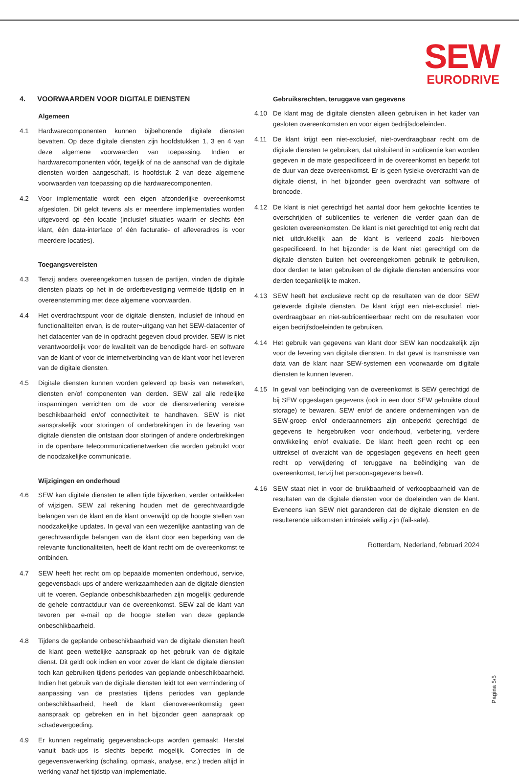SEW
EURODRIVE
4. VOORWAARDEN VOOR DIGITALE DIENSTEN
Algemeen
4.1 Hardwarecomponenten kunnen bijbehorende digitale diensten bevatten. Op deze digitale diensten zijn hoofdstukken 1, 3 en 4 van deze algemene voorwaarden van toepassing. Indien er hardwarecomponenten vóór, tegelijk of na de aanschaf van de digitale diensten worden aangeschaft, is hoofdstuk 2 van deze algemene voorwaarden van toepassing op die hardwarecomponenten.
4.2 Voor implementatie wordt een eigen afzonderlijke overeenkomst afgesloten. Dit geldt tevens als er meerdere implementaties worden uitgevoerd op één locatie (inclusief situaties waarin er slechts één klant, één data-interface of één facturatie- of afleveradres is voor meerdere locaties).
Toegangsvereisten
4.3 Tenzij anders overeengekomen tussen de partijen, vinden de digitale diensten plaats op het in de orderbevestiging vermelde tijdstip en in overeenstemming met deze algemene voorwaarden.
4.4 Het overdrachtspunt voor de digitale diensten, inclusief de inhoud en functionaliteiten ervan, is de router¬uitgang van het SEW-datacenter of het datacenter van de in opdracht gegeven cloud provider. SEW is niet verantwoordelijk voor de kwaliteit van de benodigde hard- en software van de klant of voor de internetverbinding van de klant voor het leveren van de digitale diensten.
4.5 Digitale diensten kunnen worden geleverd op basis van netwerken, diensten en/of componenten van derden. SEW zal alle redelijke inspanningen verrichten om de voor de dienstverlening vereiste beschikbaarheid en/of connectiviteit te handhaven. SEW is niet aansprakelijk voor storingen of onderbrekingen in de levering van digitale diensten die ontstaan door storingen of andere onderbrekingen in de openbare telecommunicatienetwerken die worden gebruikt voor de noodzakelijke communicatie.
Wijzigingen en onderhoud
4.6 SEW kan digitale diensten te allen tijde bijwerken, verder ontwikkelen of wijzigen. SEW zal rekening houden met de gerechtvaardigde belangen van de klant en de klant onverwijld op de hoogte stellen van noodzakelijke updates. In geval van een wezenlijke aantasting van de gerechtvaardigde belangen van de klant door een beperking van de relevante functionaliteiten, heeft de klant recht om de overeenkomst te ontbinden.
4.7 SEW heeft het recht om op bepaalde momenten onderhoud, service, gegevensback-ups of andere werkzaamheden aan de digitale diensten uit te voeren. Geplande onbeschikbaarheden zijn mogelijk gedurende de gehele contractduur van de overeenkomst. SEW zal de klant van tevoren per e-mail op de hoogte stellen van deze geplande onbeschikbaarheid.
4.8 Tijdens de geplande onbeschikbaarheid van de digitale diensten heeft de klant geen wettelijke aanspraak op het gebruik van de digitale dienst. Dit geldt ook indien en voor zover de klant de digitale diensten toch kan gebruiken tijdens periodes van geplande onbeschikbaarheid. Indien het gebruik van de digitale diensten leidt tot een vermindering of aanpassing van de prestaties tijdens periodes van geplande onbeschikbaarheid, heeft de klant dienovereenkomstig geen aanspraak op gebreken en in het bijzonder geen aanspraak op schadevergoeding.
4.9 Er kunnen regelmatig gegevensback-ups worden gemaakt. Herstel vanuit back-ups is slechts beperkt mogelijk. Correcties in de gegevensverwerking (schaling, opmaak, analyse, enz.) treden altijd in werking vanaf het tijdstip van implementatie.
Gebruiksrechten, teruggave van gegevens
4.10 De klant mag de digitale diensten alleen gebruiken in het kader van gesloten overeenkomsten en voor eigen bedrijfsdoeleinden.
4.11 De klant krijgt een niet-exclusief, niet-overdraagbaar recht om de digitale diensten te gebruiken, dat uitsluitend in sublicentie kan worden gegeven in de mate gespecificeerd in de overeenkomst en beperkt tot de duur van deze overeenkomst. Er is geen fysieke overdracht van de digitale dienst, in het bijzonder geen overdracht van software of broncode.
4.12 De klant is niet gerechtigd het aantal door hem gekochte licenties te overschrijden of sublicenties te verlenen die verder gaan dan de gesloten overeenkomsten. De klant is niet gerechtigd tot enig recht dat niet uitdrukkelijk aan de klant is verleend zoals hierboven gespecificeerd. In het bijzonder is de klant niet gerechtigd om de digitale diensten buiten het overeengekomen gebruik te gebruiken, door derden te laten gebruiken of de digitale diensten anderszins voor derden toegankelijk te maken.
4.13 SEW heeft het exclusieve recht op de resultaten van de door SEW geleverde digitale diensten. De klant krijgt een niet-exclusief, niet-overdraagbaar en niet-sublicentieerbaar recht om de resultaten voor eigen bedrijfsdoeleinden te gebruiken.
4.14 Het gebruik van gegevens van klant door SEW kan noodzakelijk zijn voor de levering van digitale diensten. In dat geval is transmissie van data van de klant naar SEW-systemen een voorwaarde om digitale diensten te kunnen leveren.
4.15 In geval van beëindiging van de overeenkomst is SEW gerechtigd de bij SEW opgeslagen gegevens (ook in een door SEW gebruikte cloud storage) te bewaren. SEW en/of de andere ondernemingen van de SEW-groep en/of onderaannemers zijn onbeperkt gerechtigd de gegevens te hergebruiken voor onderhoud, verbetering, verdere ontwikkeling en/of evaluatie. De klant heeft geen recht op een uittreksel of overzicht van de opgeslagen gegevens en heeft geen recht op verwijdering of teruggave na beëindiging van de overeenkomst, tenzij het persoonsgegevens betreft.
4.16 SEW staat niet in voor de bruikbaarheid of verkoopbaarheid van de resultaten van de digitale diensten voor de doeleinden van de klant. Eveneens kan SEW niet garanderen dat de digitale diensten en de resulterende uitkomsten intrinsiek veilig zijn (fail-safe).
Rotterdam, Nederland, februari 2024
Pagina 5/5